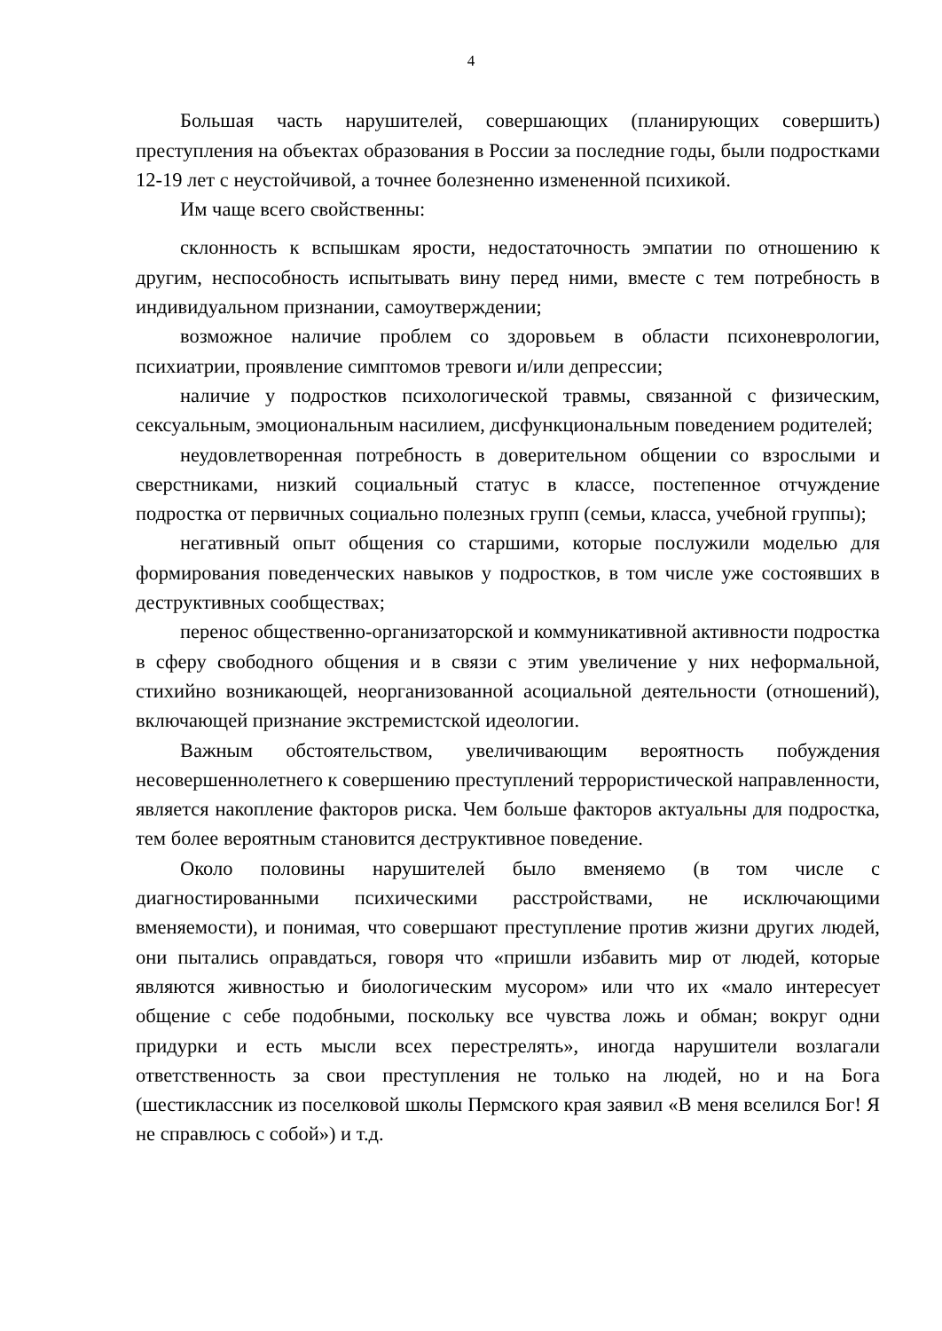4
Большая часть нарушителей, совершающих (планирующих совершить) преступления на объектах образования в России за последние годы, были подростками 12-19 лет с неустойчивой, а точнее болезненно измененной психикой.
Им чаще всего свойственны:
склонность к вспышкам ярости, недостаточность эмпатии по отношению к другим, неспособность испытывать вину перед ними, вместе с тем потребность в индивидуальном признании, самоутверждении;
возможное наличие проблем со здоровьем в области психоневрологии, психиатрии, проявление симптомов тревоги и/или депрессии;
наличие у подростков психологической травмы, связанной с физическим, сексуальным, эмоциональным насилием, дисфункциональным поведением родителей;
неудовлетворенная потребность в доверительном общении со взрослыми и сверстниками, низкий социальный статус в классе, постепенное отчуждение подростка от первичных социально полезных групп (семьи, класса, учебной группы);
негативный опыт общения со старшими, которые послужили моделью для формирования поведенческих навыков у подростков, в том числе уже состоявших в деструктивных сообществах;
перенос общественно-организаторской и коммуникативной активности подростка в сферу свободного общения и в связи с этим увеличение у них неформальной, стихийно возникающей, неорганизованной асоциальной деятельности (отношений), включающей признание экстремистской идеологии.
Важным обстоятельством, увеличивающим вероятность побуждения несовершеннолетнего к совершению преступлений террористической направленности, является накопление факторов риска. Чем больше факторов актуальны для подростка, тем более вероятным становится деструктивное поведение.
Около половины нарушителей было вменяемо (в том числе с диагностированными психическими расстройствами, не исключающими вменяемости), и понимая, что совершают преступление против жизни других людей, они пытались оправдаться, говоря что «пришли избавить мир от людей, которые являются живностью и биологическим мусором» или что их «мало интересует общение с себе подобными, поскольку все чувства ложь и обман; вокруг одни придурки и есть мысли всех перестрелять», иногда нарушители возлагали ответственность за свои преступления не только на людей, но и на Бога (шестиклассник из поселковой школы Пермского края заявил «В меня вселился Бог! Я не справлюсь с собой») и т.д.